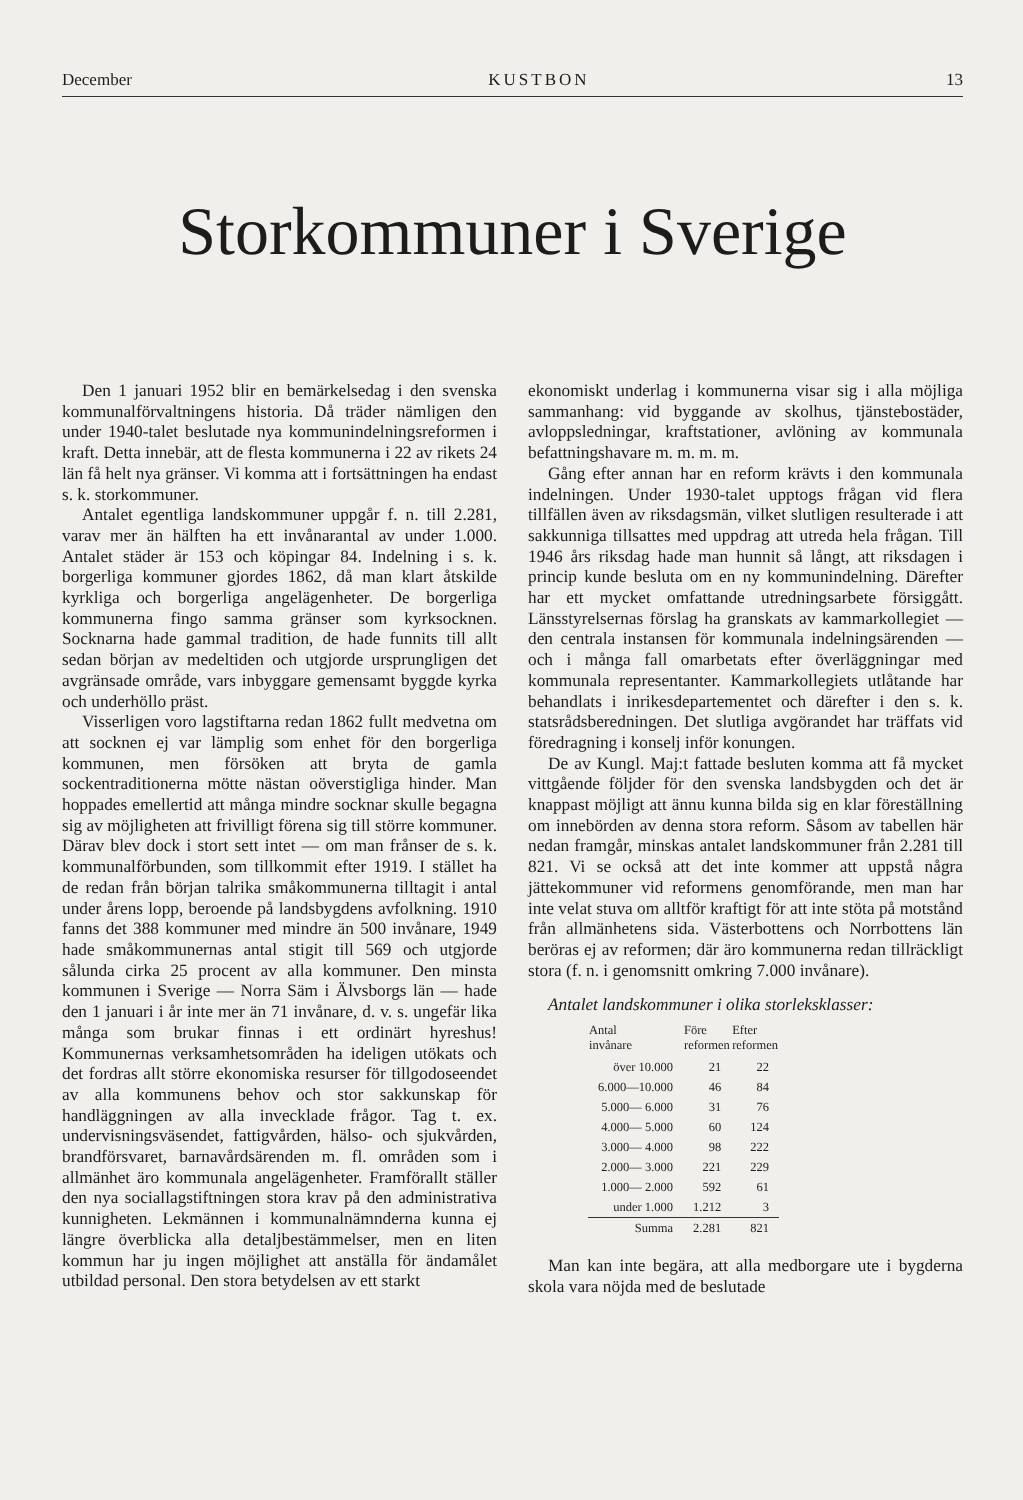December KUSTBON 13
Storkommuner i Sverige
Den 1 januari 1952 blir en bemärkelsedag i den svenska kommunalförvaltningens historia. Då träder nämligen den under 1940-talet beslutade nya kommunindelningsreformen i kraft. Detta innebär, att de flesta kommunerna i 22 av rikets 24 län få helt nya gränser. Vi komma att i fortsättningen ha endast s. k. storkommuner.
Antalet egentliga landskommuner uppgår f. n. till 2.281, varav mer än hälften ha ett invånarantal av under 1.000. Antalet städer är 153 och köpingar 84. Indelning i s. k. borgerliga kommuner gjordes 1862, då man klart åtskilde kyrkliga och borgerliga angelägenheter. De borgerliga kommunerna fingo samma gränser som kyrksocknen. Socknarna hade gammal tradition, de hade funnits till allt sedan början av medeltiden och utgjorde ursprungligen det avgränsade område, vars inbyggare gemensamt byggde kyrka och underhöllo präst.
Visserligen voro lagstiftarna redan 1862 fullt medvetna om att socknen ej var lämplig som enhet för den borgerliga kommunen, men försöken att bryta de gamla sockentraditionerna mötte nästan oöverstigliga hinder. Man hoppades emellertid att många mindre socknar skulle begagna sig av möjligheten att frivilligt förena sig till större kommuner. Därav blev dock i stort sett intet — om man frånser de s. k. kommunalförbunden, som tillkommit efter 1919. I stället ha de redan från början talrika småkommunerna tilltagit i antal under årens lopp, beroende på landsbygdens avfolkning. 1910 fanns det 388 kommuner med mindre än 500 invånare, 1949 hade småkommunernas antal stigit till 569 och utgjorde sålunda cirka 25 procent av alla kommuner. Den minsta kommunen i Sverige — Norra Säm i Älvsborgs län — hade den 1 januari i år inte mer än 71 invånare, d. v. s. ungefär lika många som brukar finnas i ett ordinärt hyreshus! Kommunernas verksamhetsområden ha ideligen utökats och det fordras allt större ekonomiska resurser för tillgodoseendet av alla kommunens behov och stor sakkunskap för handläggningen av alla invecklade frågor. Tag t. ex. undervisningsväsendet, fattigvården, hälso- och sjukvården, brandförsvaret, barnavårdsärenden m. fl. områden som i allmänhet äro kommunala angelägenheter. Framförallt ställer den nya sociallagstiftningen stora krav på den administrativa kunnigheten. Lekmännen i kommunalnämnderna kunna ej längre överblicka alla detaljbestämmelser, men en liten kommun har ju ingen möjlighet att anställa för ändamålet utbildad personal. Den stora betydelsen av ett starkt
ekonomiskt underlag i kommunerna visar sig i alla möjliga sammanhang: vid byggande av skolhus, tjänstebostäder, avloppsledningar, kraftstationer, avlöning av kommunala befattningshavare m. m. m. m.
Gång efter annan har en reform krävts i den kommunala indelningen. Under 1930-talet upptogs frågan vid flera tillfällen även av riksdagsmän, vilket slutligen resulterade i att sakkunniga tillsattes med uppdrag att utreda hela frågan. Till 1946 års riksdag hade man hunnit så långt, att riksdagen i princip kunde besluta om en ny kommunindelning. Därefter har ett mycket omfattande utredningsarbete försiggått. Länsstyrelsernas förslag ha granskats av kammarkollegiet — den centrala instansen för kommunala indelningsärenden — och i många fall omarbetats efter överläggningar med kommunala representanter. Kammarkollegiets utlåtande har behandlats i inrikesdepartementet och därefter i den s. k. statsrådsberedningen. Det slutliga avgörandet har träffats vid föredragning i konselj inför konungen.
De av Kungl. Maj:t fattade besluten komma att få mycket vittgående följder för den svenska landsbygden och det är knappast möjligt att ännu kunna bilda sig en klar föreställning om innebörden av denna stora reform. Såsom av tabellen här nedan framgår, minskas antalet landskommuner från 2.281 till 821. Vi se också att det inte kommer att uppstå några jättekommuner vid reformens genomförande, men man har inte velat stuva om alltför kraftigt för att inte stöta på motstånd från allmänhetens sida. Västerbottens och Norrbottens län beröras ej av reformen; där äro kommunerna redan tillräckligt stora (f. n. i genomsnitt omkring 7.000 invånare).
Antalet landskommuner i olika storleksklasser:
| Antal invånare | Före reformen | Efter reformen |
| --- | --- | --- |
| över 10.000 | 21 | 22 |
| 6.000—10.000 | 46 | 84 |
| 5.000— 6.000 | 31 | 76 |
| 4.000— 5.000 | 60 | 124 |
| 3.000— 4.000 | 98 | 222 |
| 2.000— 3.000 | 221 | 229 |
| 1.000— 2.000 | 592 | 61 |
| under 1.000 | 1.212 | 3 |
| Summa | 2.281 | 821 |
Man kan inte begära, att alla medborgare ute i bygderna skola vara nöjda med de beslutade